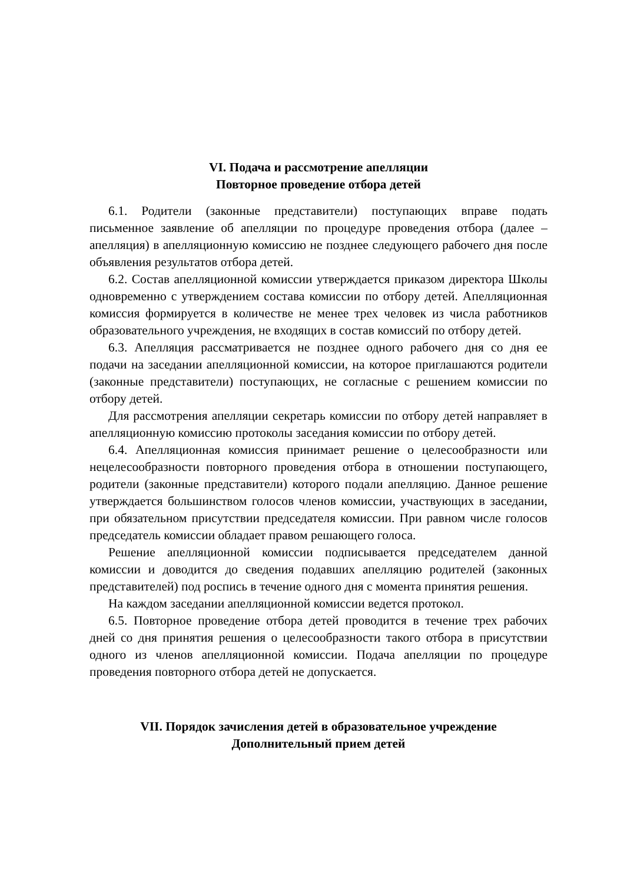VI. Подача и рассмотрение апелляции
Повторное проведение отбора детей
6.1. Родители (законные представители) поступающих вправе подать письменное заявление об апелляции по процедуре проведения отбора (далее – апелляция) в апелляционную комиссию не позднее следующего рабочего дня после объявления результатов отбора детей.
6.2. Состав апелляционной комиссии утверждается приказом директора Школы одновременно с утверждением состава комиссии по отбору детей. Апелляционная комиссия формируется в количестве не менее трех человек из числа работников образовательного учреждения, не входящих в состав комиссий по отбору детей.
6.3. Апелляция рассматривается не позднее одного рабочего дня со дня ее подачи на заседании апелляционной комиссии, на которое приглашаются родители (законные представители) поступающих, не согласные с решением комиссии по отбору детей.
Для рассмотрения апелляции секретарь комиссии по отбору детей направляет в апелляционную комиссию протоколы заседания комиссии по отбору детей.
6.4. Апелляционная комиссия принимает решение о целесообразности или нецелесообразности повторного проведения отбора в отношении поступающего, родители (законные представители) которого подали апелляцию. Данное решение утверждается большинством голосов членов комиссии, участвующих в заседании, при обязательном присутствии председателя комиссии. При равном числе голосов председатель комиссии обладает правом решающего голоса.
Решение апелляционной комиссии подписывается председателем данной комиссии и доводится до сведения подавших апелляцию родителей (законных представителей) под роспись в течение одного дня с момента принятия решения.
На каждом заседании апелляционной комиссии ведется протокол.
6.5. Повторное проведение отбора детей проводится в течение трех рабочих дней со дня принятия решения о целесообразности такого отбора в присутствии одного из членов апелляционной комиссии. Подача апелляции по процедуре проведения повторного отбора детей не допускается.
VII. Порядок зачисления детей в образовательное учреждение
Дополнительный прием детей